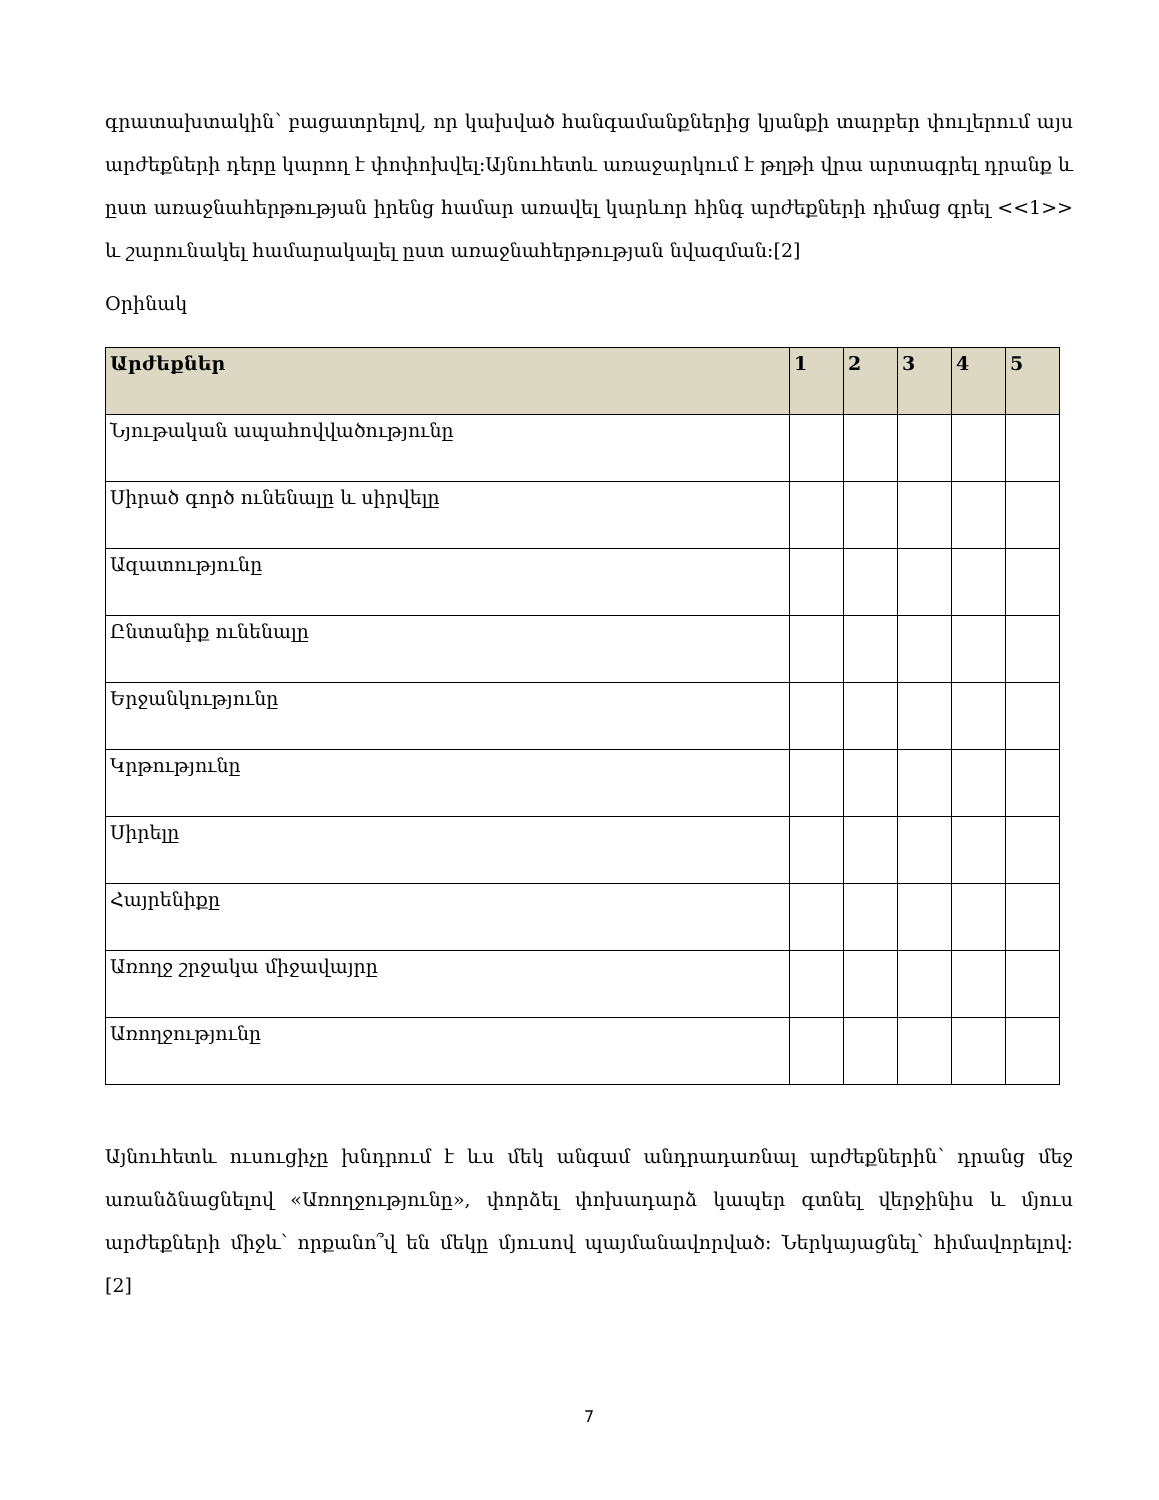գրատախտակին՝ բացատրելով, որ կախված հանգամանքներից կյանքի տարբեր փուլերում այս արժեքների դերը կարող է փոփոխվել:Այնուհետև առաջարկում է թղթի վրա արտագրել դրանք և ըստ առաջնահերթության իրենց համար առավել կարևոր հինգ արժեքների դիմաց գրել <<1>> և շարունակել համարակալել ըստ առաջնահերթության նվազման:[2]
Օրինակ
| Արժեքներ | 1 | 2 | 3 | 4 | 5 |
| --- | --- | --- | --- | --- | --- |
| Նյութական ապահովվածությունը | | | | | |
| Սիրած գործ ունենալը և սիրվելը | | | | | |
| Ազատությունը | | | | | |
| Ընտանիք ունենալը | | | | | |
| Երջանկությունը | | | | | |
| Կրթությունը | | | | | |
| Սիրելը | | | | | |
| Հայրենիքը | | | | | |
| Առողջ շրջակա միջավայրը | | | | | |
| Առողջությունը | | | | | |
Այնուհետև ուսուցիչը խնդրում է ևս մեկ անգամ անդրադառնալ արժեքներին՝ դրանց մեջ առանձնացնելով «Առողջությունը», փորձել փոխադարձ կապեր գտնել վերջինիս և մյուս արժեքների միջև՝ որքանո՞վ են մեկը մյուսով պայմանավորված: Ներկայացնել՝ հիմավորելով: [2]
7